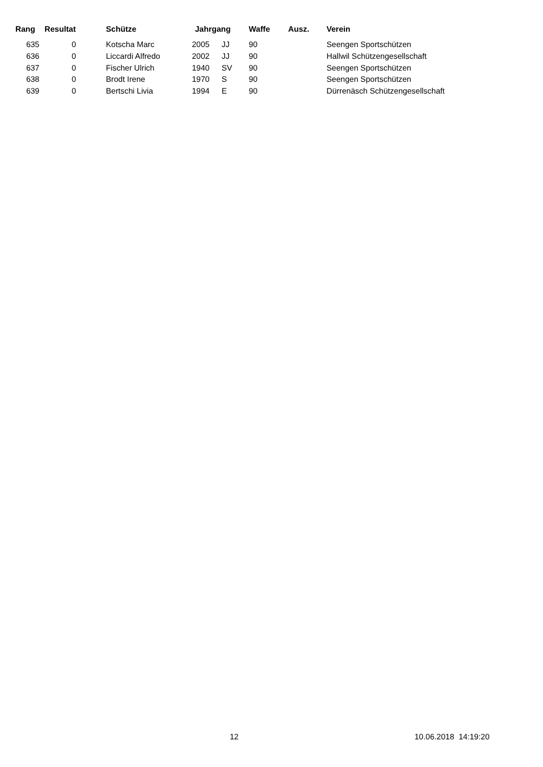| Rang | Resultat | Schütze | Jahrgang | | Waffe | Ausz. | Verein |
| --- | --- | --- | --- | --- | --- | --- | --- |
| 635 | 0 | Kotscha Marc | 2005 | JJ | 90 | | Seengen Sportschützen |
| 636 | 0 | Liccardi Alfredo | 2002 | JJ | 90 | | Hallwil Schützengesellschaft |
| 637 | 0 | Fischer Ulrich | 1940 | SV | 90 | | Seengen Sportschützen |
| 638 | 0 | Brodt Irene | 1970 | S | 90 | | Seengen Sportschützen |
| 639 | 0 | Bertschi Livia | 1994 | E | 90 | | Dürrenäsch Schützengesellschaft |
12 10.06.2018 14:19:20